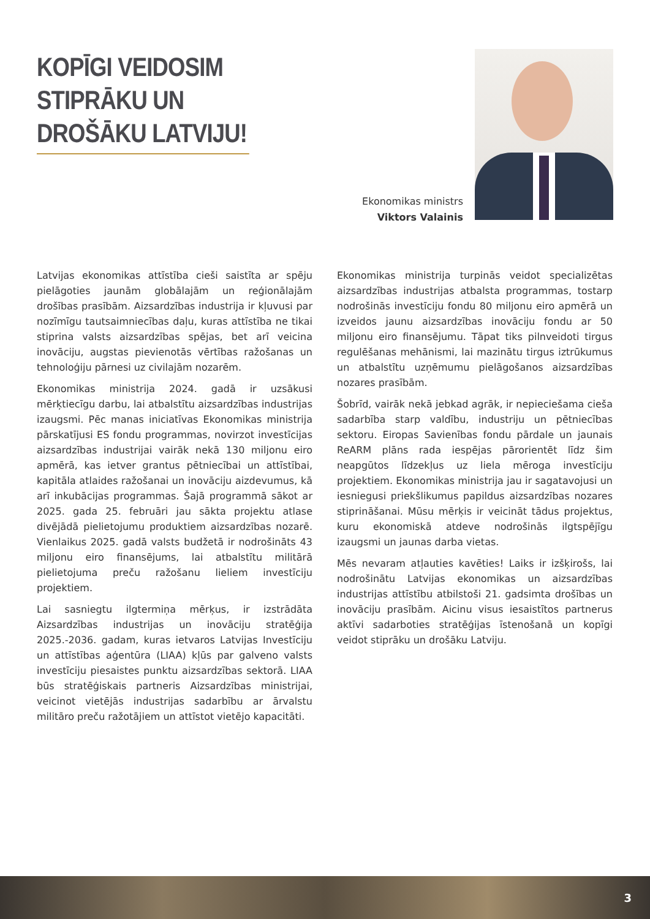KOPĪGI VEIDOSIM STIPRĀKU UN DROŠĀKU LATVIJU!
Ekonomikas ministrs
Viktors Valainis
Latvijas ekonomikas attīstība cieši saistīta ar spēju pielāgoties jaunām globālajām un reģionālajām drošības prasībām. Aizsardzības industrija ir kļuvusi par nozīmīgu tautsaimniecības daļu, kuras attīstība ne tikai stiprina valsts aizsardzības spējas, bet arī veicina inovāciju, augstas pievienotās vērtības ražošanas un tehnoloģiju pārnesi uz civilajām nozarēm.
Ekonomikas ministrija 2024. gadā ir uzsākusi mērķtiecīgu darbu, lai atbalstītu aizsardzības industrijas izaugsmi. Pēc manas iniciatīvas Ekonomikas ministrija pārskatījusi ES fondu programmas, novirzot investīcijas aizsardzības industrijai vairāk nekā 130 miljonu eiro apmērā, kas ietver grantus pētniecībai un attīstībai, kapitāla atlaides ražošanai un inovāciju aizdevumus, kā arī inkubācijas programmas. Šajā programmā sākot ar 2025. gada 25. februāri jau sākta projektu atlase divējādā pielietojumu produktiem aizsardzības nozarē. Vienlaikus 2025. gadā valsts budžetā ir nodrošināts 43 miljonu eiro finansējums, lai atbalstītu militārā pielietojuma preču ražošanu lieliem investīciju projektiem.
Lai sasniegtu ilgtermiņa mērķus, ir izstrādāta Aizsardzības industrijas un inovāciju stratēģija 2025.-2036. gadam, kuras ietvaros Latvijas Investīciju un attīstības aģentūra (LIAA) kļūs par galveno valsts investīciju piesaistes punktu aizsardzības sektorā. LIAA būs stratēģiskais partneris Aizsardzības ministrijai, veicinot vietējās industrijas sadarbību ar ārvalstu militāro preču ražotājiem un attīstot vietējo kapacitāti.
Ekonomikas ministrija turpinās veidot specializētas aizsardzības industrijas atbalsta programmas, tostarp nodrošinās investīciju fondu 80 miljonu eiro apmērā un izveidos jaunu aizsardzības inovāciju fondu ar 50 miljonu eiro finansējumu. Tāpat tiks pilnveidoti tirgus regulēšanas mehānismi, lai mazinātu tirgus iztrūkumus un atbalstītu uzņēmumu pielāgošanos aizsardzības nozares prasībām.
Šobrīd, vairāk nekā jebkad agrāk, ir nepieciešama cieša sadarbība starp valdību, industriju un pētniecības sektoru. Eiropas Savienības fondu pārdale un jaunais ReARM plāns rada iespējas pārorientēt līdz šim neapgūtos līdzekļus uz liela mēroga investīciju projektiem. Ekonomikas ministrija jau ir sagatavojusi un iesniegusi priekšlikumus papildus aizsardzības nozares stiprināšanai. Mūsu mērķis ir veicināt tādus projektus, kuru ekonomiskā atdeve nodrošinās ilgtspējīgu izaugsmi un jaunas darba vietas.
Mēs nevaram atļauties kavēties! Laiks ir izšķirošs, lai nodrošinātu Latvijas ekonomikas un aizsardzības industrijas attīstību atbilstoši 21. gadsimta drošības un inovāciju prasībām. Aicinu visus iesaistītos partnerus aktīvi sadarboties stratēģijas īstenošanā un kopīgi veidot stiprāku un drošāku Latviju.
3